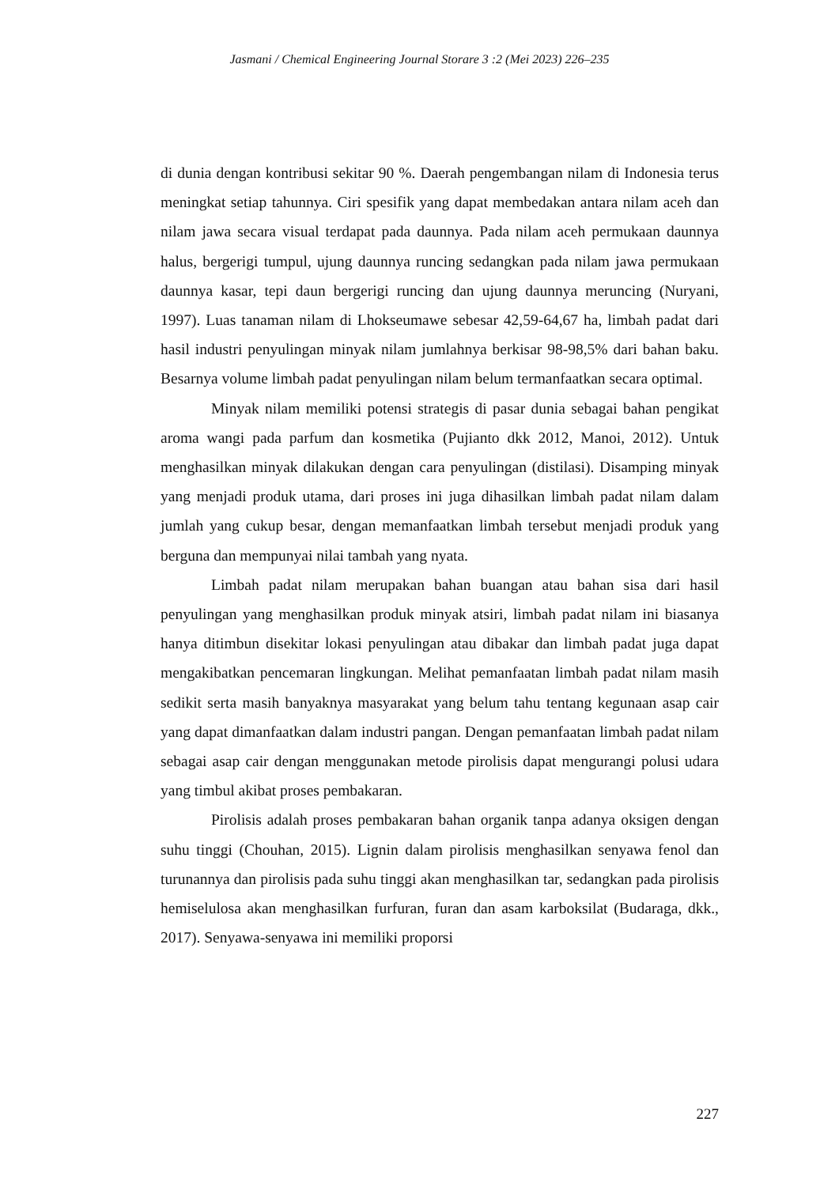Jasmani / Chemical Engineering Journal Storare 3 :2 (Mei 2023) 226–235
di dunia dengan kontribusi sekitar 90 %. Daerah pengembangan nilam di Indonesia terus meningkat setiap tahunnya. Ciri spesifik yang dapat membedakan antara nilam aceh dan nilam jawa secara visual terdapat pada daunnya. Pada nilam aceh permukaan daunnya halus, bergerigi tumpul, ujung daunnya runcing sedangkan pada nilam jawa permukaan daunnya kasar, tepi daun bergerigi runcing dan ujung daunnya meruncing (Nuryani, 1997). Luas tanaman nilam di Lhokseumawe sebesar 42,59-64,67 ha, limbah padat dari hasil industri penyulingan minyak nilam jumlahnya berkisar 98-98,5% dari bahan baku. Besarnya volume limbah padat penyulingan nilam belum termanfaatkan secara optimal.
Minyak nilam memiliki potensi strategis di pasar dunia sebagai bahan pengikat aroma wangi pada parfum dan kosmetika (Pujianto dkk 2012, Manoi, 2012). Untuk menghasilkan minyak dilakukan dengan cara penyulingan (distilasi). Disamping minyak yang menjadi produk utama, dari proses ini juga dihasilkan limbah padat nilam dalam jumlah yang cukup besar, dengan memanfaatkan limbah tersebut menjadi produk yang berguna dan mempunyai nilai tambah yang nyata.
Limbah padat nilam merupakan bahan buangan atau bahan sisa dari hasil penyulingan yang menghasilkan produk minyak atsiri, limbah padat nilam ini biasanya hanya ditimbun disekitar lokasi penyulingan atau dibakar dan limbah padat juga dapat mengakibatkan pencemaran lingkungan. Melihat pemanfaatan limbah padat nilam masih sedikit serta masih banyaknya masyarakat yang belum tahu tentang kegunaan asap cair yang dapat dimanfaatkan dalam industri pangan. Dengan pemanfaatan limbah padat nilam sebagai asap cair dengan menggunakan metode pirolisis dapat mengurangi polusi udara yang timbul akibat proses pembakaran.
Pirolisis adalah proses pembakaran bahan organik tanpa adanya oksigen dengan suhu tinggi (Chouhan, 2015). Lignin dalam pirolisis menghasilkan senyawa fenol dan turunannya dan pirolisis pada suhu tinggi akan menghasilkan tar, sedangkan pada pirolisis hemiselulosa akan menghasilkan furfuran, furan dan asam karboksilat (Budaraga, dkk., 2017). Senyawa-senyawa ini memiliki proporsi
227